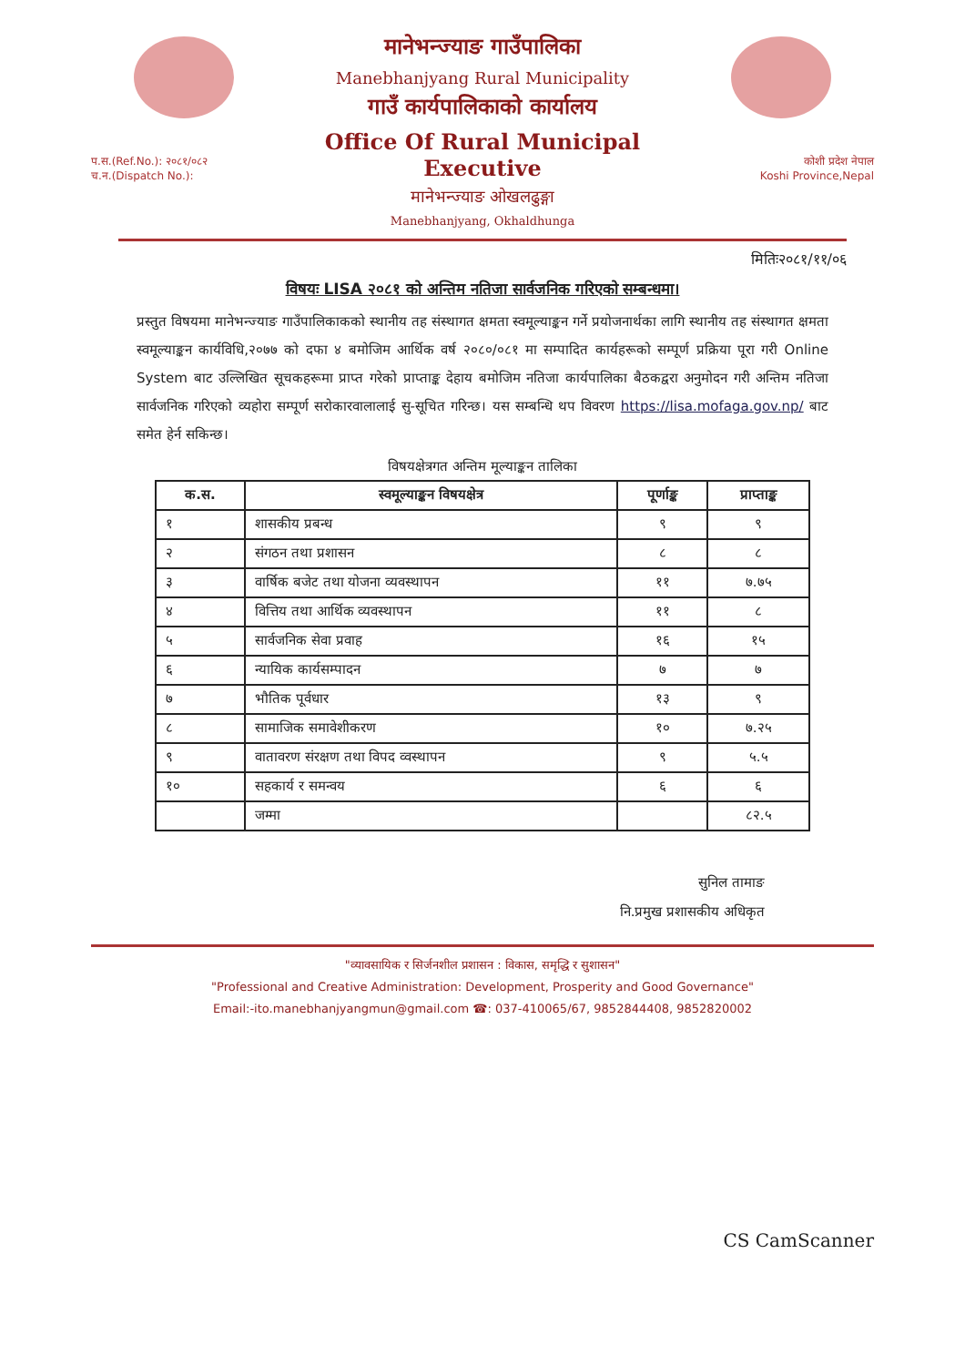प.स.(Ref.No.): २०८१/०८२
च.न.(Dispatch No.):
मानेभन्ज्याङ गाउँपालिका
Manebhanjyang Rural Municipality
गाउँ कार्यपालिकाको कार्यालय
Office Of Rural Municipal Executive
मानेभन्ज्याङ ओखलढुङ्गा
Manebhanjyang, Okhaldhunga
कोशी प्रदेश नेपाल
Koshi Province,Nepal
मितिः२०८१/११/०६
विषयः LISA २०८१ को अन्तिम नतिजा सार्वजनिक गरिएको सम्बन्धमा।
प्रस्तुत विषयमा मानेभन्ज्याङ गाउँपालिकाकको स्थानीय तह संस्थागत क्षमता स्वमूल्याङ्कन गर्ने प्रयोजनार्थका लागि स्थानीय तह संस्थागत क्षमता स्वमूल्याङ्कन कार्यविधि,२०७७ को दफा ४ बमोजिम आर्थिक वर्ष २०८०/०८१ मा सम्पादित कार्यहरूको सम्पूर्ण प्रक्रिया पूरा गरी Online System बाट उल्लिखित सूचकहरूमा प्राप्त गरेको प्राप्ताङ्क देहाय बमोजिम नतिजा कार्यपालिका बैठकद्वरा अनुमोदन गरी अन्तिम नतिजा सार्वजनिक गरिएको व्यहोरा सम्पूर्ण सरोकारवालालाई सु-सूचित गरिन्छ। यस सम्बन्धि थप विवरण https://lisa.mofaga.gov.np/ बाट समेत हेर्न सकिन्छ।
विषयक्षेत्रगत अन्तिम मूल्याङ्कन तालिका
| क.स. | स्वमूल्याङ्कन विषयक्षेत्र | पूर्णाङ्क | प्राप्ताङ्क |
| --- | --- | --- | --- |
| १ | शासकीय प्रबन्ध | ९ | ९ |
| २ | संगठन तथा प्रशासन | ८ | ८ |
| ३ | वार्षिक बजेट तथा योजना व्यवस्थापन | ११ | ७.७५ |
| ४ | वित्तिय तथा आर्थिक व्यवस्थापन | ११ | ८ |
| ५ | सार्वजनिक सेवा प्रवाह | १६ | १५ |
| ६ | न्यायिक कार्यसम्पादन | ७ | ७ |
| ७ | भौतिक पूर्वधार | १३ | ९ |
| ८ | सामाजिक समावेशीकरण | १० | ७.२५ |
| ९ | वातावरण संरक्षण तथा विपद व्वस्थापन | ९ | ५.५ |
| १० | सहकार्य र समन्वय | ६ | ६ |
| | जम्मा | | ८२.५ |
सुनिल तामाङ
नि.प्रमुख प्रशासकीय अधिकृत
"व्यावसायिक र सिर्जनशील प्रशासन : विकास, समृद्धि र सुशासन"
"Professional and Creative Administration: Development, Prosperity and Good Governance"
Email:-ito.manebhanjyangmun@gmail.com ☎: 037-410065/67, 9852844408, 9852820002
CS CamScanner